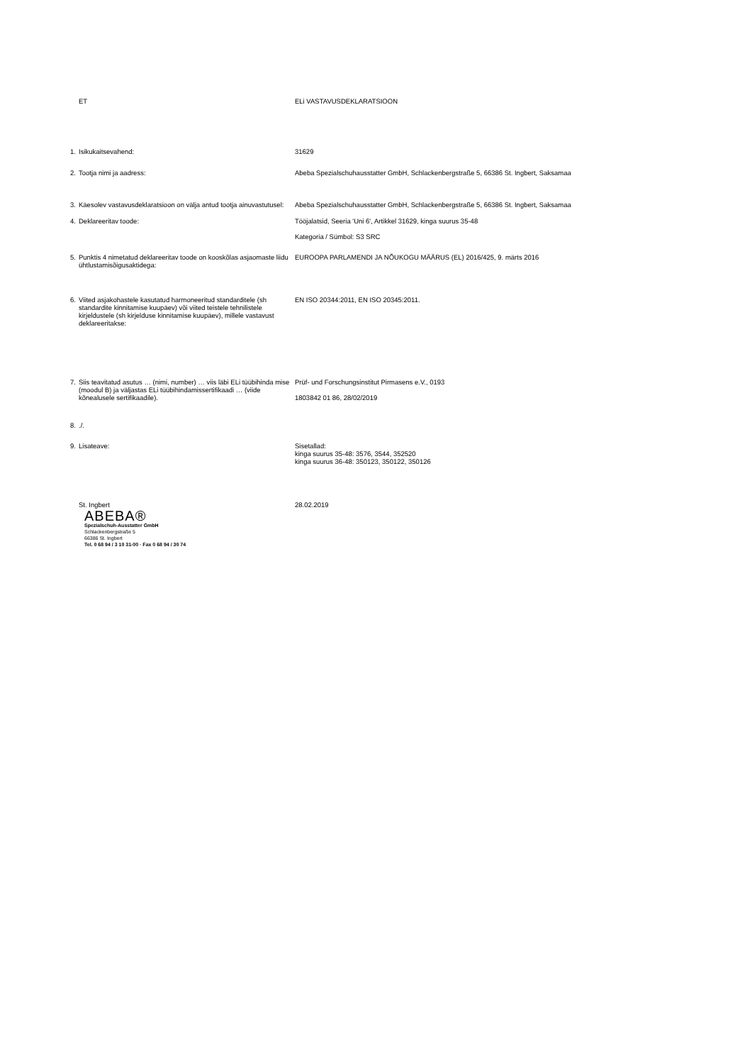ET ELi VASTAVUSDEKLARATSIOON
1. Isikukaitsevahend: 31629
2. Tootja nimi ja aadress: Abeba Spezialschuhausstatter GmbH, Schlackenbergstraße 5, 66386 St. Ingbert, Saksamaa
3. Käesolev vastavusdeklaratsioon on välja antud tootja ainuvastutusel:
Abeba Spezialschuhausstatter GmbH, Schlackenbergstraße 5, 66386 St. Ingbert, Saksamaa
4. Deklareeritav toode: Tööjalatsid, Seeria 'Uni 6', Artikkel 31629, kinga suurus 35-48
Kategoria / Sümbol: S3 SRC
5. Punktis 4 nimetatud deklareeritav toode on kooskõlas asjaomaste liidu ühtlustamisõigusaktidega:
EUROOPA PARLAMENDI JA NÕUKOGU MÄÄRUS (EL) 2016/425, 9. märts 2016
6. Viited asjakohastele kasutatud harmoneeritud standarditele (sh standardite kinnitamise kuupäev) või viited teistele tehnilistele kirjeldustele (sh kirjelduse kinnitamise kuupäev), millele vastavust deklareeritakse:
EN ISO 20344:2011, EN ISO 20345:2011.
7. Siis teavitatud asutus … (nimi, number) … viis läbi ELi tüübihinda mise (moodul B) ja väljastas ELi tüübihindamissertifikaadi … (viide kõnealusele sertifikaadile).
Prüf- und Forschungsinstitut Pirmasens e.V., 0193
1803842 01 86, 28/02/2019
8. ./.
9. Lisateave: Sisetallad:
kinga suurus 35-48: 3576, 3544, 352520
kinga suurus 36-48: 350123, 350122, 350126
St. Ingbert 28.02.2019
ABEBA®
Spezialschuh-Ausstatter GmbH
Schlackenbergstraße 5
66386 St. Ingbert
Tel. 0 68 94 / 3 10 31-00 · Fax 0 68 94 / 30 74